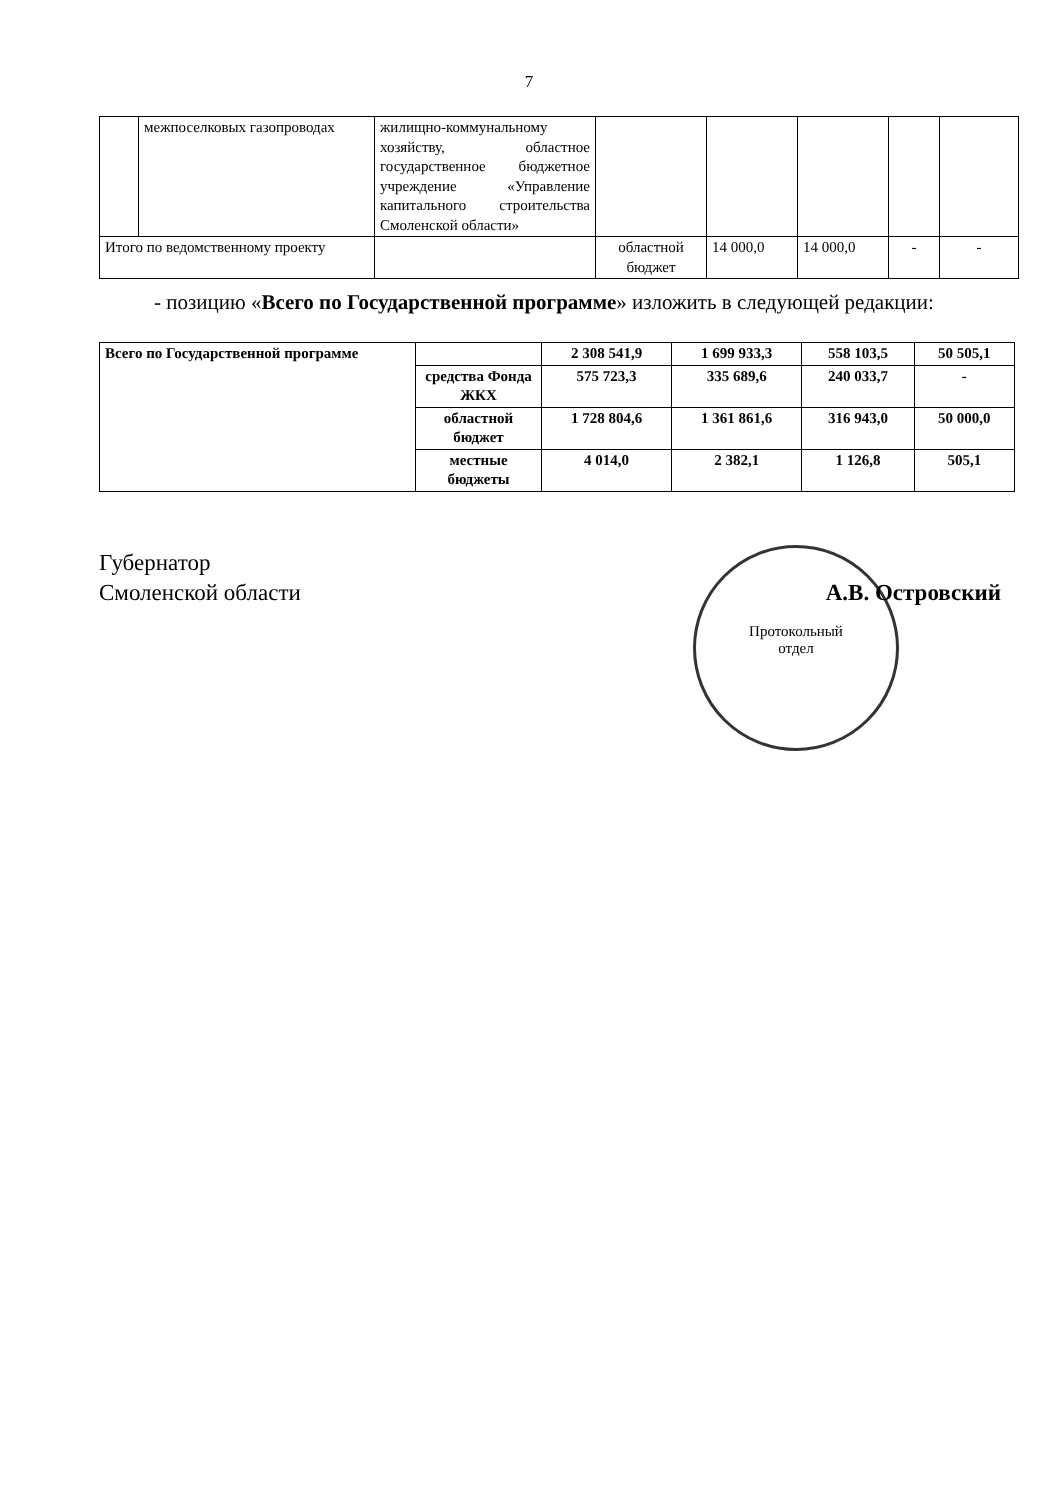7
| | межпоселковых газопроводах | жилищно-коммунальному хозяйству, областное государственное бюджетное учреждение «Управление капитального строительства Смоленской области» | | | | | |
| Итого по ведомственному проекту | | | областной бюджет | 14 000,0 | 14 000,0 | - | - |
- позицию «Всего по Государственной программе» изложить в следующей редакции:
| Всего по Государственной программе | | 2 308 541,9 | 1 699 933,3 | 558 103,5 | 50 505,1 |
| | средства Фонда ЖКХ | 575 723,3 | 335 689,6 | 240 033,7 | - |
| | областной бюджет | 1 728 804,6 | 1 361 861,6 | 316 943,0 | 50 000,0 |
| | местные бюджеты | 4 014,0 | 2 382,1 | 1 126,8 | 505,1 |
Протокольный
отдел
Губернатор
Смоленской области
А.В. Островский